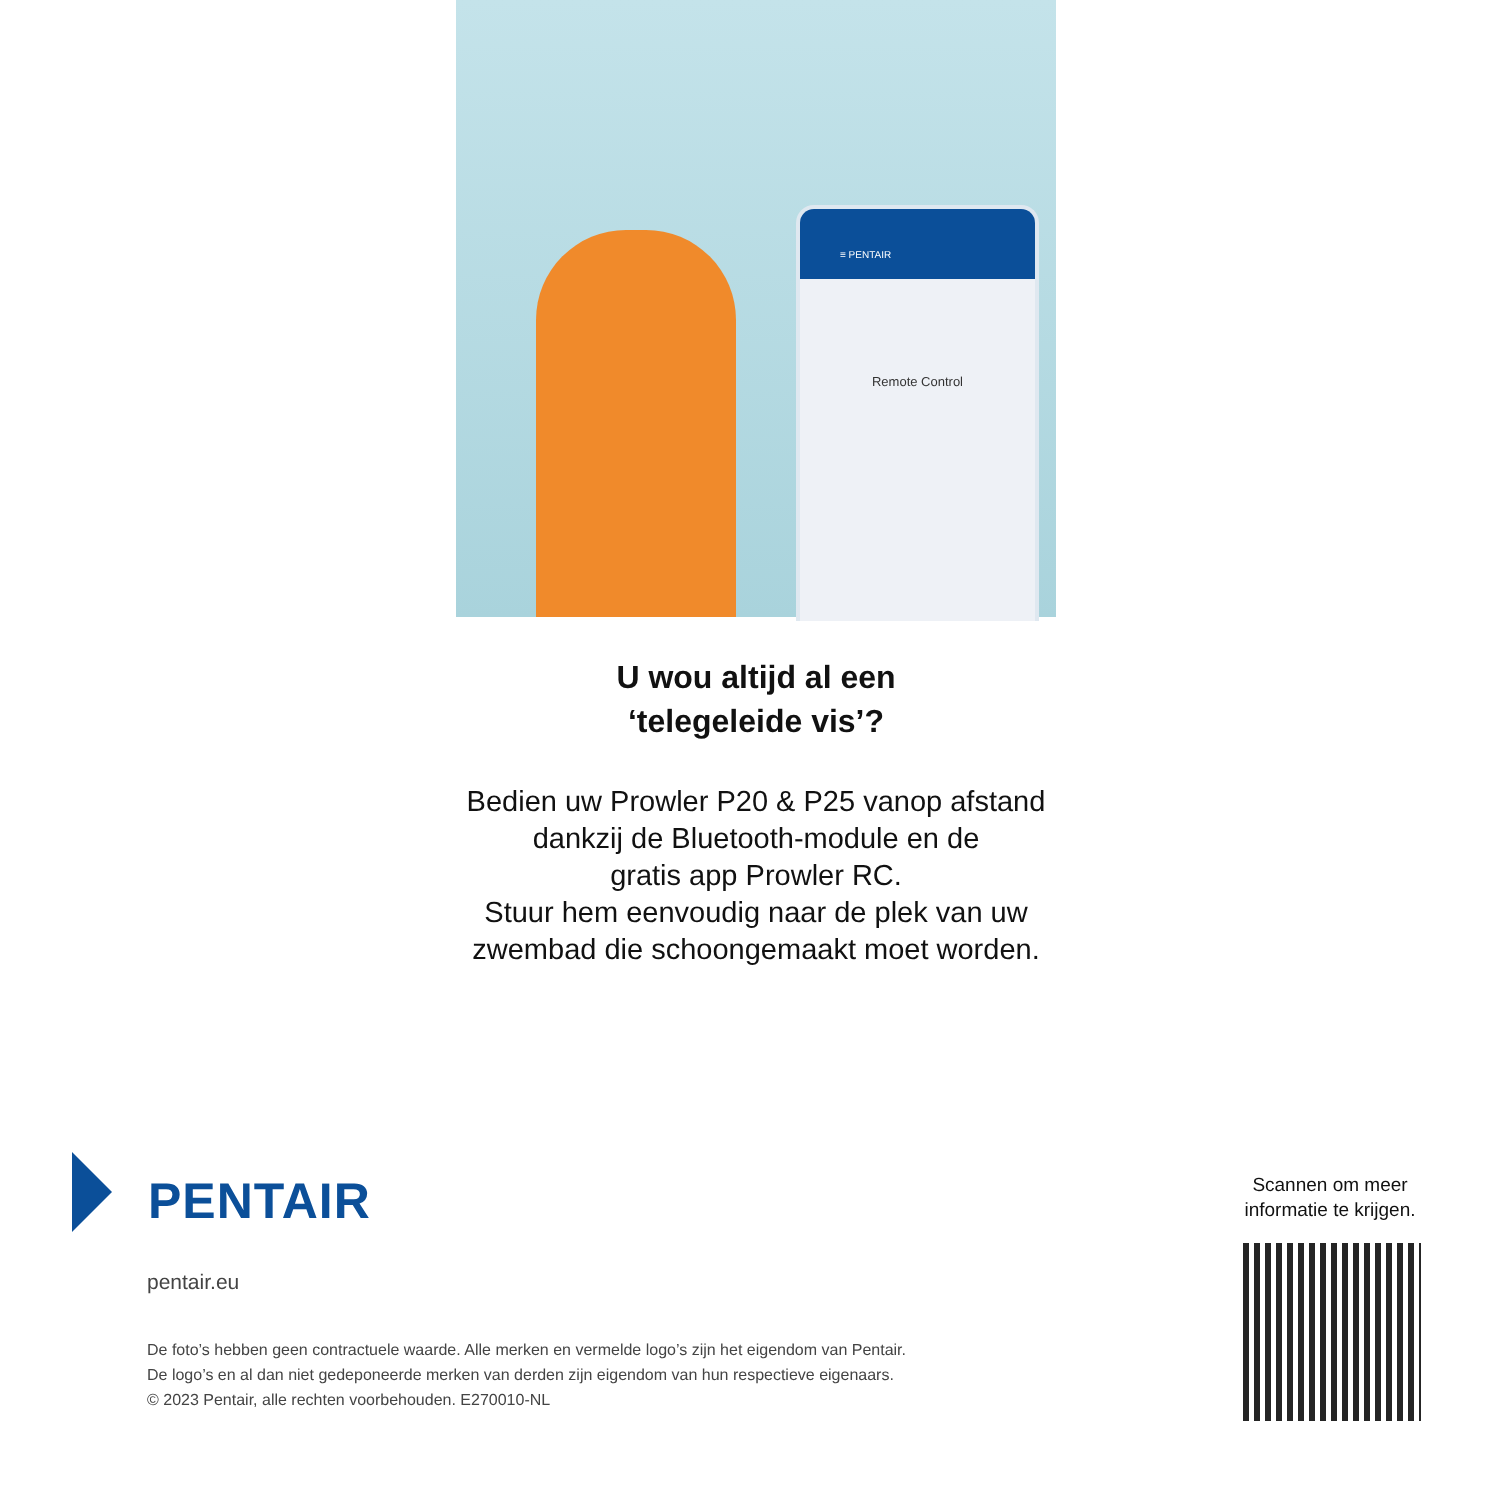≡ PENTAIR
Remote Control
U wou altijd al een
‘telegeleide vis’?
Bedien uw Prowler P20 & P25 vanop afstand
dankzij de Bluetooth-module en de
gratis app Prowler RC.
Stuur hem eenvoudig naar de plek van uw
zwembad die schoongemaakt moet worden.
PENTAIR
pentair.eu
De foto’s hebben geen contractuele waarde. Alle merken en vermelde logo’s zijn het eigendom van Pentair.
De logo’s en al dan niet gedeponeerde merken van derden zijn eigendom van hun respectieve eigenaars.
© 2023 Pentair, alle rechten voorbehouden. E270010-NL
Scannen om meer
informatie te krijgen.